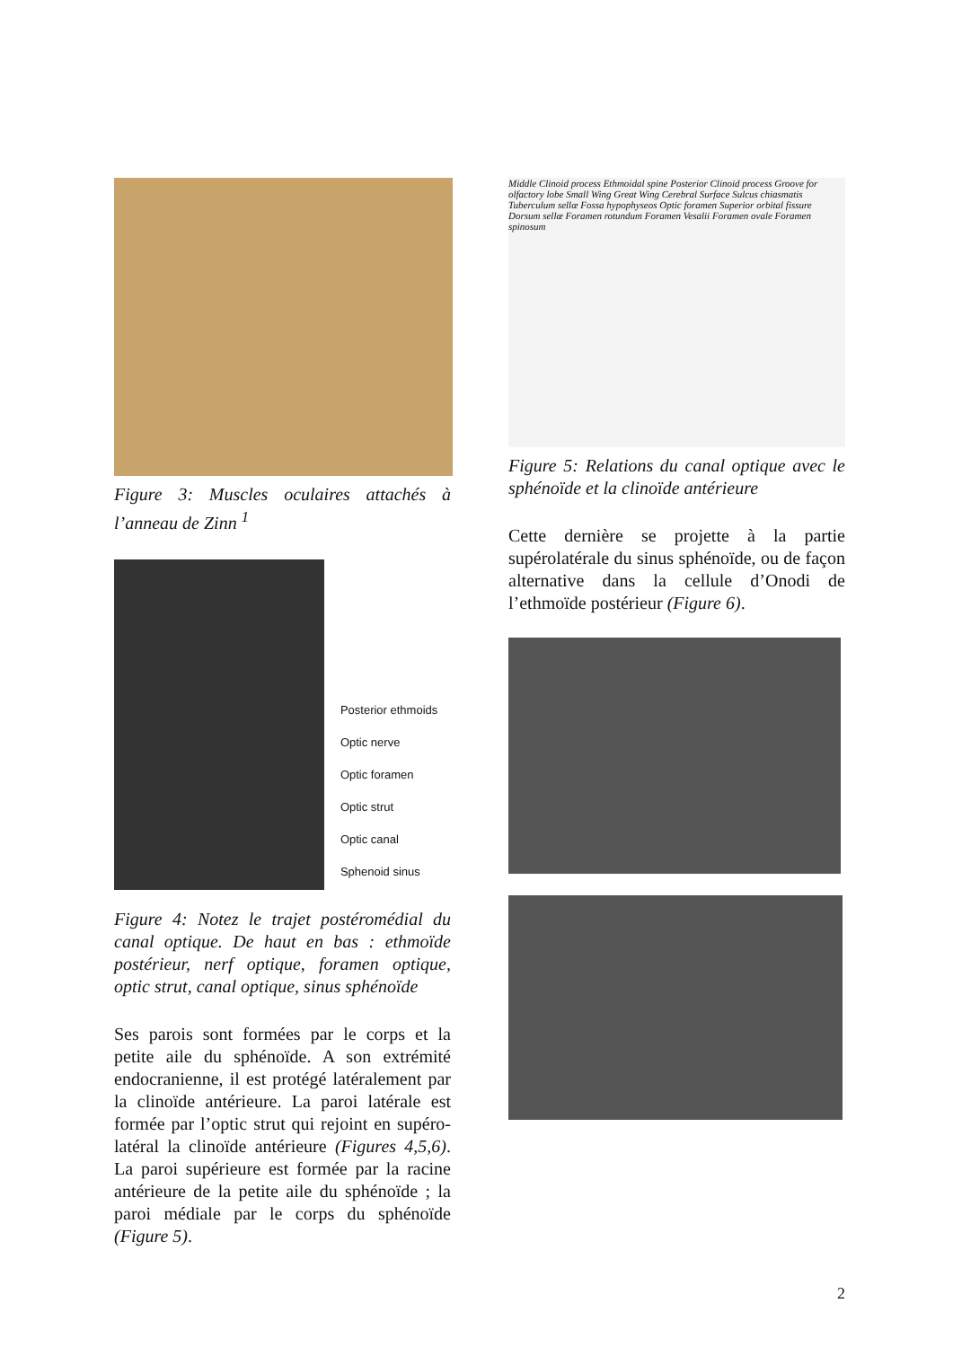Figure 3: Muscles oculaires attachés à l’anneau de Zinn <sup>1</sup>
Posterior ethmoids
Optic nerve
Optic foramen
Optic strut
Optic canal
Sphenoid sinus
Figure 4: Notez le trajet postéromédial du canal optique. De haut en bas : ethmoïde postérieur, nerf optique, foramen optique, optic strut, canal optique, sinus sphénoïde
Ses parois sont formées par le corps et la petite aile du sphénoïde. A son extrémité endocranienne, il est protégé latéralement par la clinoïde antérieure. La paroi latérale est formée par l’optic strut qui rejoint en supéro-latéral la clinoïde antérieure (Figures 4,5,6). La paroi supérieure est formée par la racine antérieure de la petite aile du sphénoïde ; la paroi médiale par le corps du sphénoïde (Figure 5).
Middle Clinoid process Ethmoidal spine Posterior Clinoid process Groove for olfactory lobe Small Wing Great Wing Cerebral Surface Sulcus chiasmatis Tuberculum sellæ Fossa hypophyseos Optic foramen Superior orbital fissure Dorsum sellæ Foramen rotundum Foramen Vesalii Foramen ovale Foramen spinosum
Figure 5: Relations du canal optique avec le sphénoïde et la clinoïde antérieure
Cette dernière se projette à la partie supérolatérale du sinus sphénoïde, ou de façon alternative dans la cellule d’Onodi de l’ethmoïde postérieur (Figure 6).
2